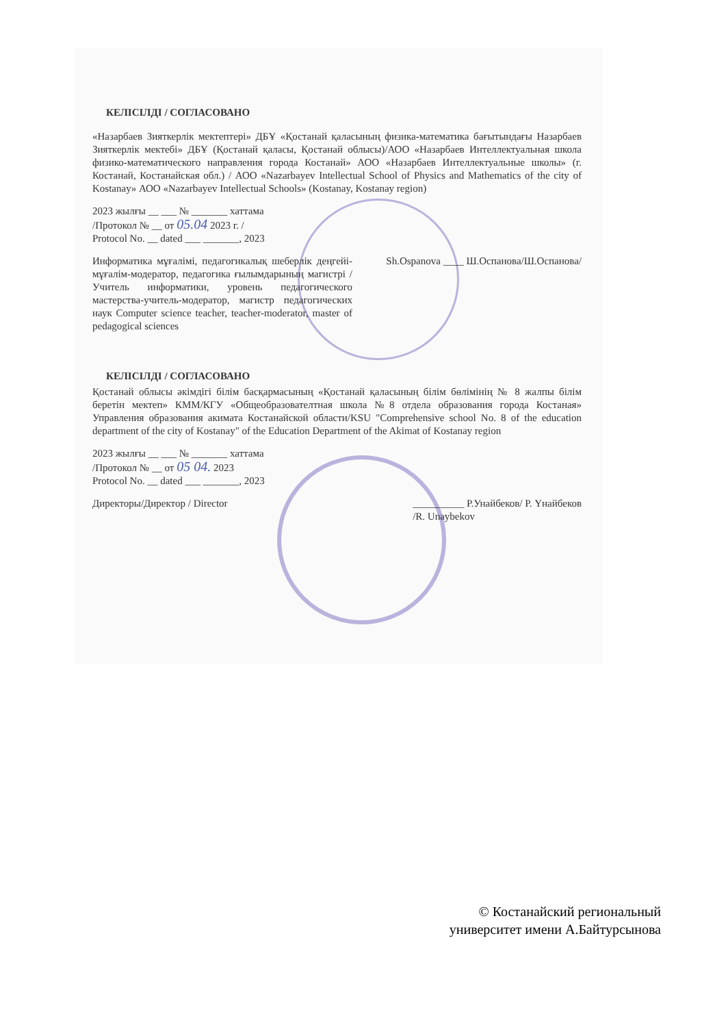КЕЛІСІЛДІ / СОГЛАСОВАНО
«Назарбаев Зияткерлік мектептері» ДБҰ «Қостанай қаласының физика-математика бағытындағы Назарбаев Зияткерлік мектебі» ДБҰ (Қостанай қаласы, Қостанай облысы)/АОО «Назарбаев Интеллектуальная школа физико-математического направления города Костанай» АОО «Назарбаев Интеллектуальные школы» (г. Костанай, Костанайская обл.) / АОО «Nazarbayev Intellectual School of Physics and Mathematics of the city of Kostanay» АОО «Nazarbayev Intellectual Schools» (Kostanay, Kostanay region)
2023 жылғы __ ___ № _______ хаттама
/Протокол № __ от 05.04 2023 г. /
Protocol No. __ dated ___ _______, 2023
Информатика мұғалімі, педагогикалық шеберлік деңгейі-мұғалім-модератор, педагогика ғылымдарының магистрі / Учитель информатики, уровень педагогического мастерства-учитель-модератор, магистр педагогических наук Computer science teacher, teacher-moderator, master of pedagogical sciences
Sh.Ospanova ____ Ш.Оспанова/Ш.Оспанова/
КЕЛІСІЛДІ / СОГЛАСОВАНО
Қостанай облысы әкімдігі білім басқармасының «Қостанай қаласының білім бөлімінің № 8 жалпы білім беретін мектеп» КММ/КГУ «Общеобразователтная школа №8 отдела образования города Костаная» Управления образования акимата Костанайской области/KSU "Comprehensive school No. 8 of the education department of the city of Kostanay" of the Education Department of the Akimat of Kostanay region
2023 жылғы __ ___ № _______ хаттама
/Протокол № __ от 05 04. 2023
Protocol No. __ dated ___ _______, 2023
Директоры/Директор / Director __________ Р.Унайбеков/ Р. Үнайбеков
/R. Unaybekov
© Костанайский региональный
университет имени А.Байтурсынова